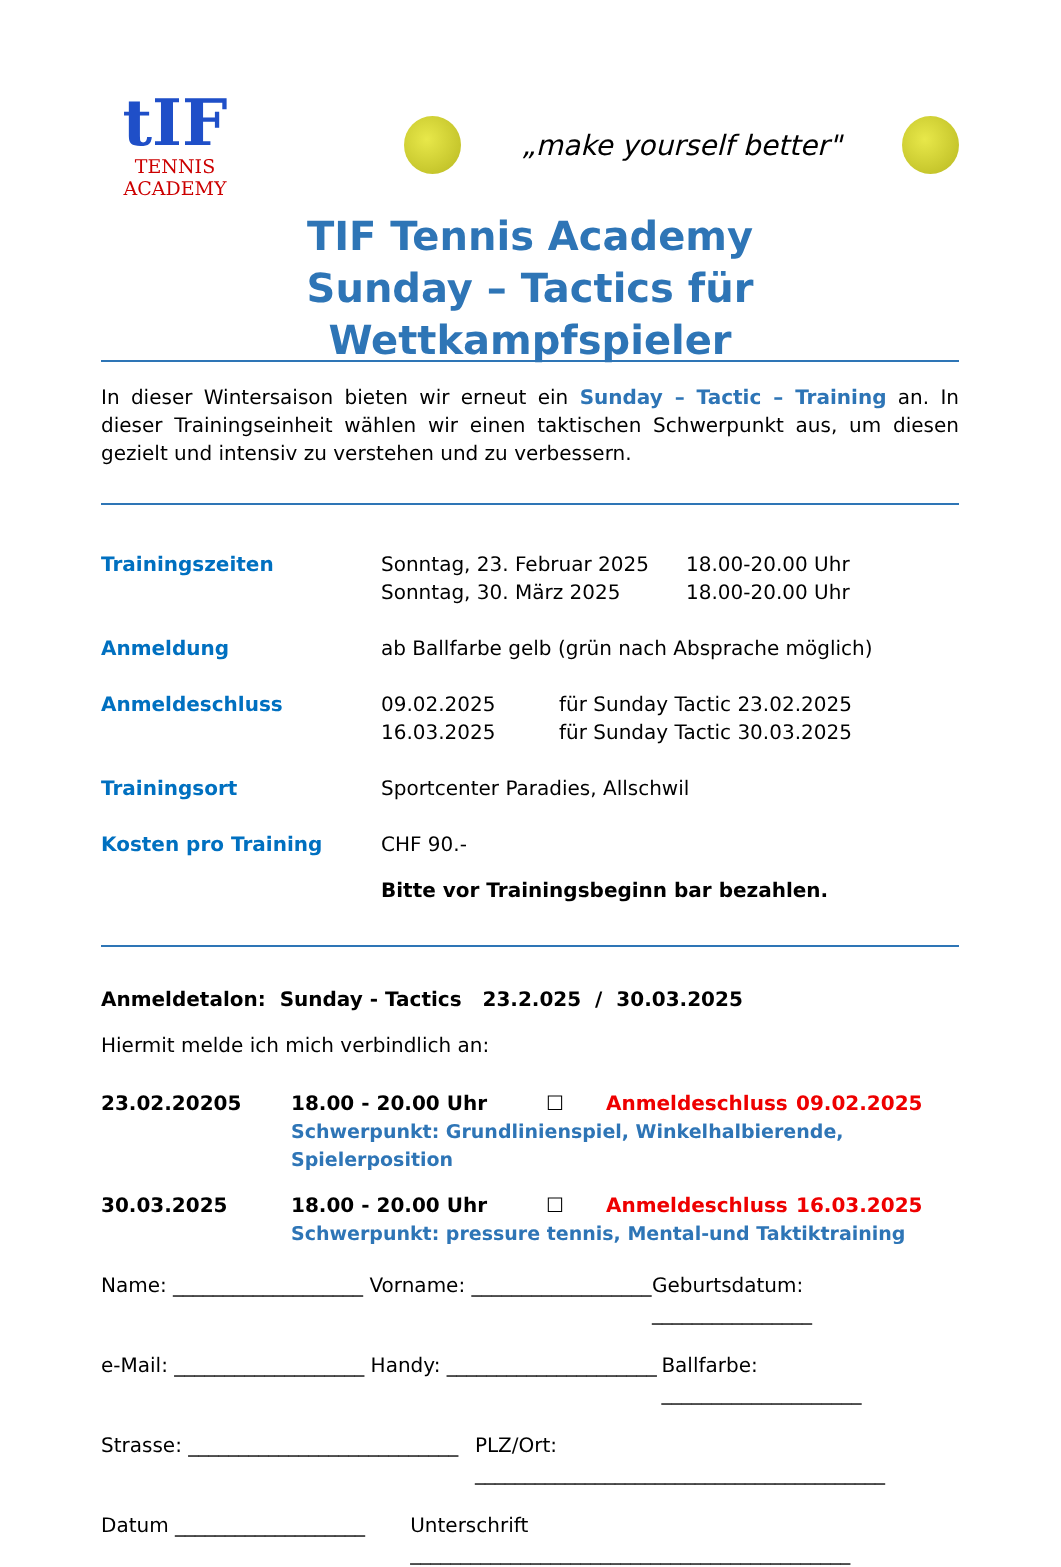tIF
TENNIS
ACADEMY
„make yourself better"
TIF Tennis Academy
Sunday – Tactics für Wettkampfspieler
In dieser Wintersaison bieten wir erneut ein Sunday – Tactic – Training an. In dieser Trainingseinheit wählen wir einen taktischen Schwerpunkt aus, um diesen gezielt und intensiv zu verstehen und zu verbessern.
Trainingszeiten Sonntag, 23. Februar 2025
Sonntag, 30. März 2025 18.00-20.00 Uhr
18.00-20.00 Uhr
Anmeldung ab Ballfarbe gelb (grün nach Absprache möglich)
Anmeldeschluss 09.02.2025
16.03.2025 für Sunday Tactic 23.02.2025
für Sunday Tactic 30.03.2025
Trainingsort Sportcenter Paradies, Allschwil
Kosten pro Training CHF 90.-
Bitte vor Trainingsbeginn bar bezahlen.
Anmeldetalon: Sunday - Tactics 23.2.025 / 30.03.2025
Hiermit melde ich mich verbindlich an:
23.02.20205 18.00 - 20.00 Uhr ☐ Anmeldeschluss 09.02.2025
Schwerpunkt: Grundlinienspiel, Winkelhalbierende, Spielerposition
30.03.2025 18.00 - 20.00 Uhr ☐ Anmeldeschluss 16.03.2025
Schwerpunkt: pressure tennis, Mental-und Taktiktraining
Name: ___________________ Vorname: __________________ Geburtsdatum: ________________
e-Mail: ___________________ Handy: _____________________ Ballfarbe: ____________________
Strasse: ___________________________ PLZ/Ort: _________________________________________
Datum ___________________ Unterschrift ____________________________________________